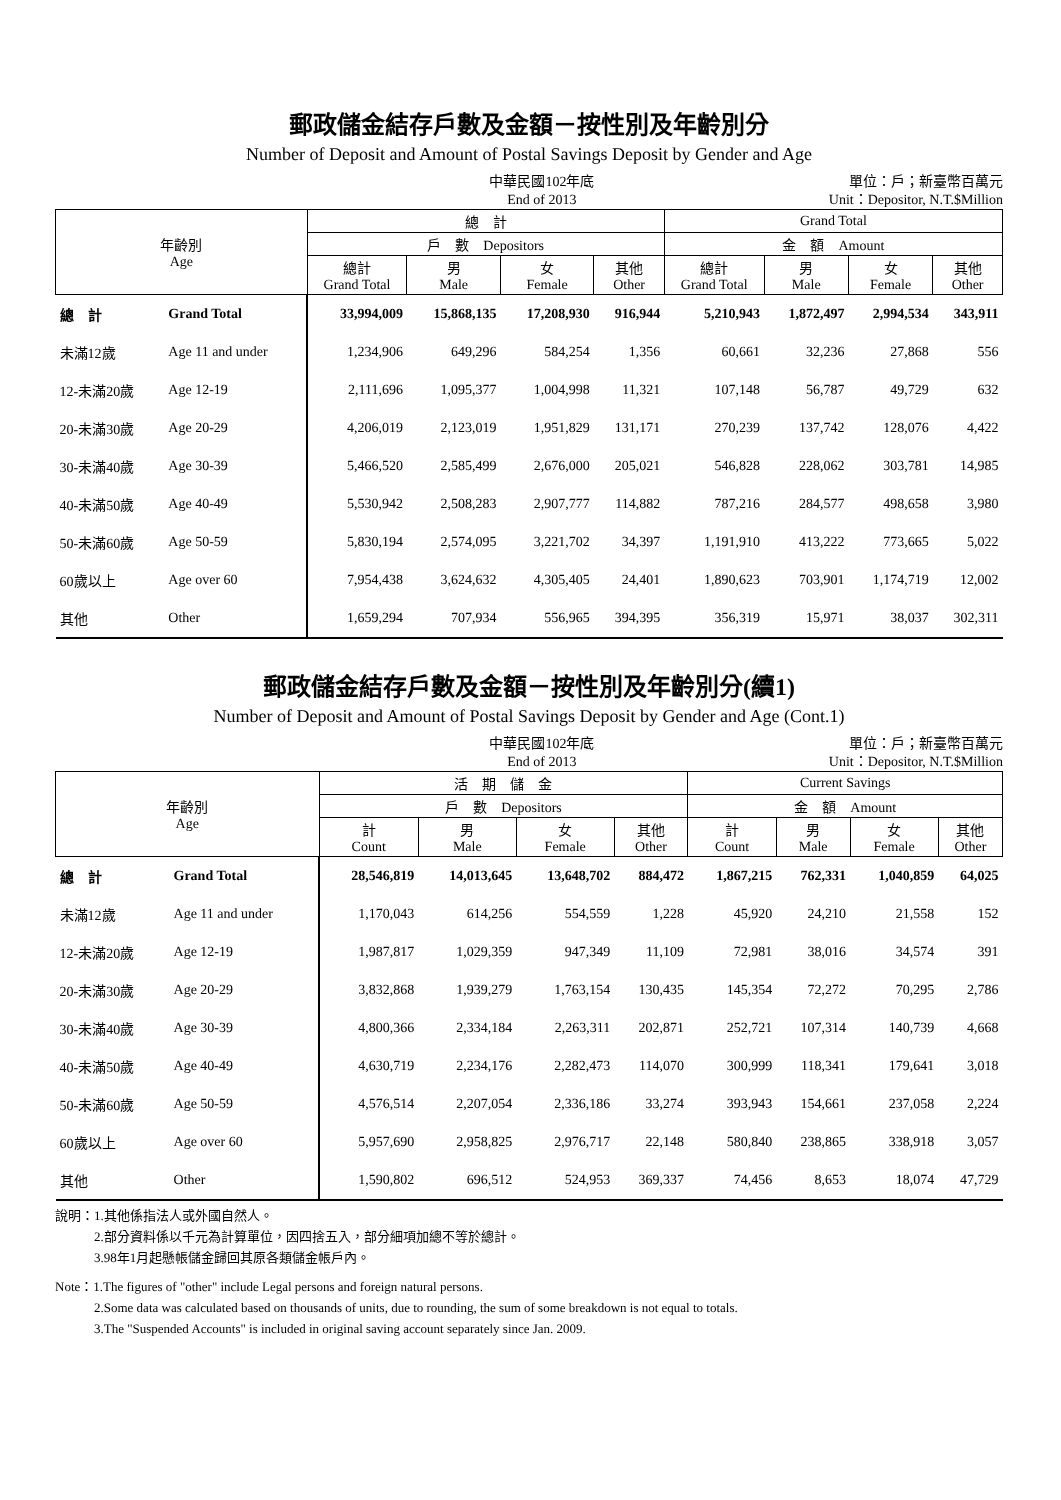郵政儲金結存戶數及金額－按性別及年齡別分
Number of Deposit and Amount of Postal Savings Deposit by Gender and Age
中華民國102年底
End of 2013
單位：戶；新臺幣百萬元
Unit：Depositor, N.T.$Million
| 年齡別 Age | | 總 計 | | | | Grand Total | | | |
| --- | --- | --- | --- | --- | --- | --- | --- | --- | --- |
| | | 戶 數 Depositors | | | | 金 額 Amount | | | |
| | | 總計 Grand Total | 男 Male | 女 Female | 其他 Other | 總計 Grand Total | 男 Male | 女 Female | 其他 Other |
| 總 計 | Grand Total | 33,994,009 | 15,868,135 | 17,208,930 | 916,944 | 5,210,943 | 1,872,497 | 2,994,534 | 343,911 |
| 未滿12歲 | Age 11 and under | 1,234,906 | 649,296 | 584,254 | 1,356 | 60,661 | 32,236 | 27,868 | 556 |
| 12-未滿20歲 | Age 12-19 | 2,111,696 | 1,095,377 | 1,004,998 | 11,321 | 107,148 | 56,787 | 49,729 | 632 |
| 20-未滿30歲 | Age 20-29 | 4,206,019 | 2,123,019 | 1,951,829 | 131,171 | 270,239 | 137,742 | 128,076 | 4,422 |
| 30-未滿40歲 | Age 30-39 | 5,466,520 | 2,585,499 | 2,676,000 | 205,021 | 546,828 | 228,062 | 303,781 | 14,985 |
| 40-未滿50歲 | Age 40-49 | 5,530,942 | 2,508,283 | 2,907,777 | 114,882 | 787,216 | 284,577 | 498,658 | 3,980 |
| 50-未滿60歲 | Age 50-59 | 5,830,194 | 2,574,095 | 3,221,702 | 34,397 | 1,191,910 | 413,222 | 773,665 | 5,022 |
| 60歲以上 | Age over 60 | 7,954,438 | 3,624,632 | 4,305,405 | 24,401 | 1,890,623 | 703,901 | 1,174,719 | 12,002 |
| 其他 | Other | 1,659,294 | 707,934 | 556,965 | 394,395 | 356,319 | 15,971 | 38,037 | 302,311 |
郵政儲金結存戶數及金額－按性別及年齡別分(續1)
Number of Deposit and Amount of Postal Savings Deposit by Gender and Age (Cont.1)
中華民國102年底
End of 2013
單位：戶；新臺幣百萬元
Unit：Depositor, N.T.$Million
| 年齡別 Age | | 活 期 儲 金 | | | | Current Savings | | | |
| --- | --- | --- | --- | --- | --- | --- | --- | --- | --- |
| | | 戶 數 Depositors | | | | 金 額 Amount | | | |
| | | 計 Count | 男 Male | 女 Female | 其他 Other | 計 Count | 男 Male | 女 Female | 其他 Other |
| 總 計 | Grand Total | 28,546,819 | 14,013,645 | 13,648,702 | 884,472 | 1,867,215 | 762,331 | 1,040,859 | 64,025 |
| 未滿12歲 | Age 11 and under | 1,170,043 | 614,256 | 554,559 | 1,228 | 45,920 | 24,210 | 21,558 | 152 |
| 12-未滿20歲 | Age 12-19 | 1,987,817 | 1,029,359 | 947,349 | 11,109 | 72,981 | 38,016 | 34,574 | 391 |
| 20-未滿30歲 | Age 20-29 | 3,832,868 | 1,939,279 | 1,763,154 | 130,435 | 145,354 | 72,272 | 70,295 | 2,786 |
| 30-未滿40歲 | Age 30-39 | 4,800,366 | 2,334,184 | 2,263,311 | 202,871 | 252,721 | 107,314 | 140,739 | 4,668 |
| 40-未滿50歲 | Age 40-49 | 4,630,719 | 2,234,176 | 2,282,473 | 114,070 | 300,999 | 118,341 | 179,641 | 3,018 |
| 50-未滿60歲 | Age 50-59 | 4,576,514 | 2,207,054 | 2,336,186 | 33,274 | 393,943 | 154,661 | 237,058 | 2,224 |
| 60歲以上 | Age over 60 | 5,957,690 | 2,958,825 | 2,976,717 | 22,148 | 580,840 | 238,865 | 338,918 | 3,057 |
| 其他 | Other | 1,590,802 | 696,512 | 524,953 | 369,337 | 74,456 | 8,653 | 18,074 | 47,729 |
說明：1.其他係指法人或外國自然人。
　　　2.部分資料係以千元為計算單位，因四捨五入，部分細項加總不等於總計。
　　　3.98年1月起懸帳儲金歸回其原各類儲金帳戶內。
Note：1.The figures of "other" include Legal persons and foreign natural persons.
　　　2.Some data was calculated based on thousands of units, due to rounding, the sum of some breakdown is not equal to totals.
　　　3.The "Suspended Accounts" is included in original saving account separately since Jan. 2009.